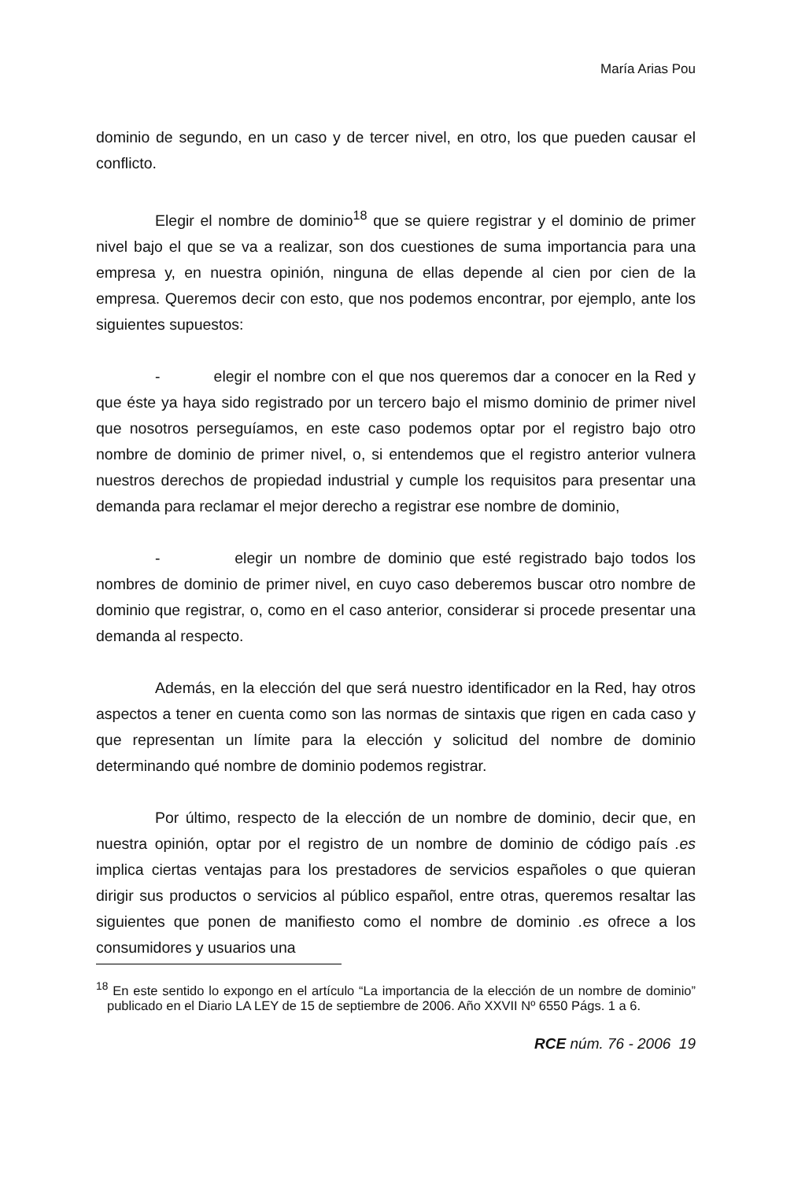María Arias Pou
dominio de segundo, en un caso y de tercer nivel, en otro, los que pueden causar el conflicto.
Elegir el nombre de dominio<sup>18</sup> que se quiere registrar y el dominio de primer nivel bajo el que se va a realizar, son dos cuestiones de suma importancia para una empresa y, en nuestra opinión, ninguna de ellas depende al cien por cien de la empresa. Queremos decir con esto, que nos podemos encontrar, por ejemplo, ante los siguientes supuestos:
- elegir el nombre con el que nos queremos dar a conocer en la Red y que éste ya haya sido registrado por un tercero bajo el mismo dominio de primer nivel que nosotros perseguíamos, en este caso podemos optar por el registro bajo otro nombre de dominio de primer nivel, o, si entendemos que el registro anterior vulnera nuestros derechos de propiedad industrial y cumple los requisitos para presentar una demanda para reclamar el mejor derecho a registrar ese nombre de dominio,
- elegir un nombre de dominio que esté registrado bajo todos los nombres de dominio de primer nivel, en cuyo caso deberemos buscar otro nombre de dominio que registrar, o, como en el caso anterior, considerar si procede presentar una demanda al respecto.
Además, en la elección del que será nuestro identificador en la Red, hay otros aspectos a tener en cuenta como son las normas de sintaxis que rigen en cada caso y que representan un límite para la elección y solicitud del nombre de dominio determinando qué nombre de dominio podemos registrar.
Por último, respecto de la elección de un nombre de dominio, decir que, en nuestra opinión, optar por el registro de un nombre de dominio de código país .es implica ciertas ventajas para los prestadores de servicios españoles o que quieran dirigir sus productos o servicios al público español, entre otras, queremos resaltar las siguientes que ponen de manifiesto como el nombre de dominio .es ofrece a los consumidores y usuarios una
<sup>18</sup> En este sentido lo expongo en el artículo “La importancia de la elección de un nombre de dominio” publicado en el Diario LA LEY de 15 de septiembre de 2006. Año XXVII Nº 6550 Págs. 1 a 6.
RCE núm. 76 - 2006 19